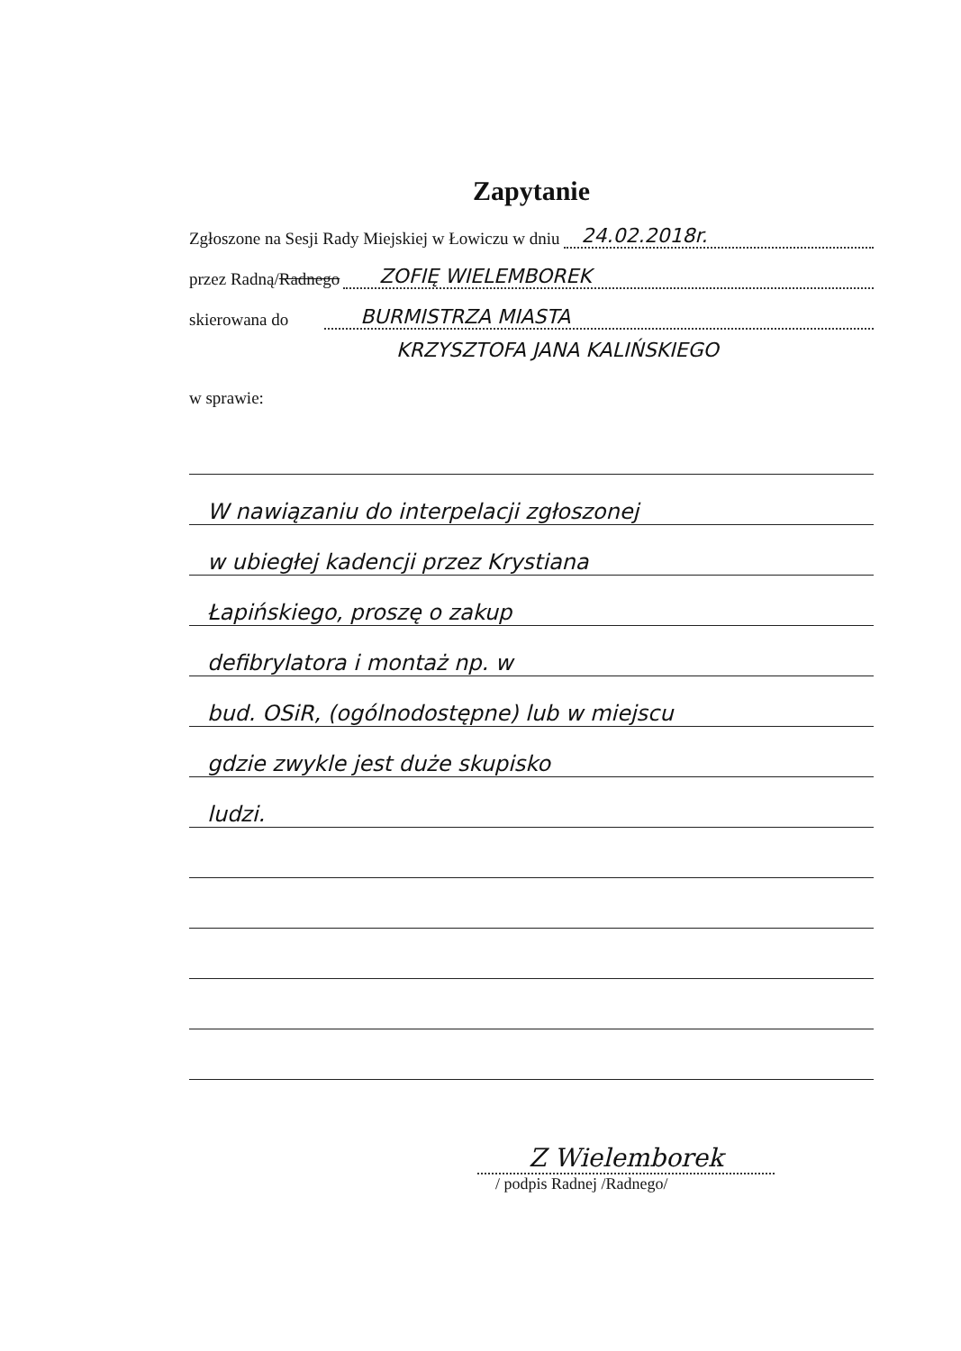Zapytanie
Zgłoszone na Sesji Rady Miejskiej w Łowiczu w dniu 24.02.2018r.
przez Radną/ Radnego ZOFIĘ WIELEMBOREK
skierowana do BURMISTRZA MIASTA
KRZYSZTOFA JANA KALIŃSKIEGO
w sprawie:
W nawiązaniu do interpelacji zgłoszonej
w ubiegłej kadencji przez Krystiana
Łapińskiego, proszę o zakup
defibrylatora i montaż np. w
bud. OSiR, (ogólnodostępne) lub w miejscu
gdzie zwykle jest duże skupisko
ludzi.
Z Wielemborek
/ podpis Radnej /Radnego/